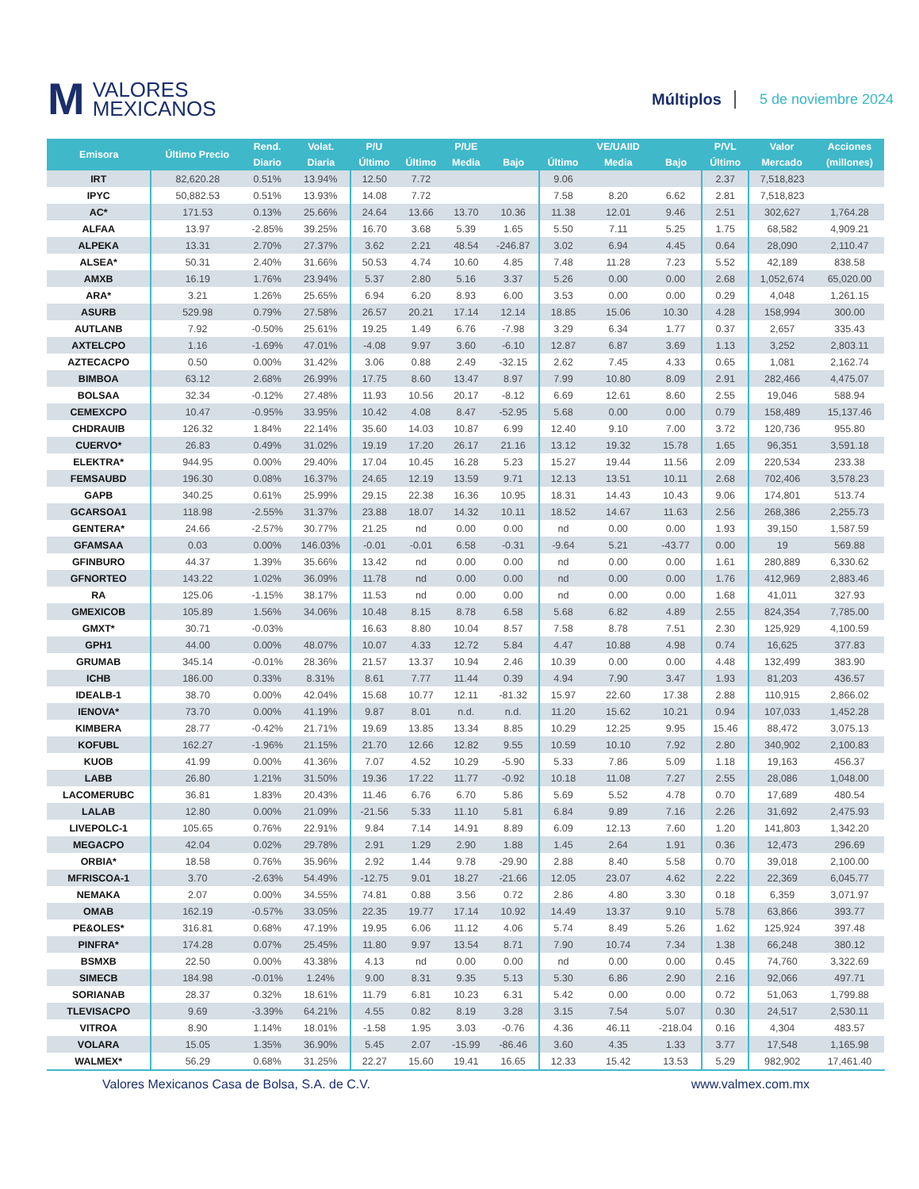M VALORES
MEXICANOS
Múltiplos 5 de noviembre 2024
| Emisora | Último Precio | Rend. | Volat. | P/U | | P/UE | | | VE/UAIID | | P/VL | Valor | Acciones |
| --- | --- | --- | --- | --- | --- | --- | --- | --- | --- | --- | --- | --- | --- |
| | | Diario | Diaria | Último | Último | Media | Bajo | Último | Media | Bajo | Último | Mercado | (millones) |
| IRT | 82,620.28 | 0.51% | 13.94% | 12.50 | 7.72 | | | 9.06 | | | 2.37 | 7,518,823 | |
| IPYC | 50,882.53 | 0.51% | 13.93% | 14.08 | 7.72 | | | 7.58 | 8.20 | 6.62 | 2.81 | 7,518,823 | |
| AC* | 171.53 | 0.13% | 25.66% | 24.64 | 13.66 | 13.70 | 10.36 | 11.38 | 12.01 | 9.46 | 2.51 | 302,627 | 1,764.28 |
| ALFAA | 13.97 | -2.85% | 39.25% | 16.70 | 3.68 | 5.39 | 1.65 | 5.50 | 7.11 | 5.25 | 1.75 | 68,582 | 4,909.21 |
| ALPEKA | 13.31 | 2.70% | 27.37% | 3.62 | 2.21 | 48.54 | -246.87 | 3.02 | 6.94 | 4.45 | 0.64 | 28,090 | 2,110.47 |
| ALSEA* | 50.31 | 2.40% | 31.66% | 50.53 | 4.74 | 10.60 | 4.85 | 7.48 | 11.28 | 7.23 | 5.52 | 42,189 | 838.58 |
| AMXB | 16.19 | 1.76% | 23.94% | 5.37 | 2.80 | 5.16 | 3.37 | 5.26 | 0.00 | 0.00 | 2.68 | 1,052,674 | 65,020.00 |
| ARA* | 3.21 | 1.26% | 25.65% | 6.94 | 6.20 | 8.93 | 6.00 | 3.53 | 0.00 | 0.00 | 0.29 | 4,048 | 1,261.15 |
| ASURB | 529.98 | 0.79% | 27.58% | 26.57 | 20.21 | 17.14 | 12.14 | 18.85 | 15.06 | 10.30 | 4.28 | 158,994 | 300.00 |
| AUTLANB | 7.92 | -0.50% | 25.61% | 19.25 | 1.49 | 6.76 | -7.98 | 3.29 | 6.34 | 1.77 | 0.37 | 2,657 | 335.43 |
| AXTELCPO | 1.16 | -1.69% | 47.01% | -4.08 | 9.97 | 3.60 | -6.10 | 12.87 | 6.87 | 3.69 | 1.13 | 3,252 | 2,803.11 |
| AZTECACPO | 0.50 | 0.00% | 31.42% | 3.06 | 0.88 | 2.49 | -32.15 | 2.62 | 7.45 | 4.33 | 0.65 | 1,081 | 2,162.74 |
| BIMBOA | 63.12 | 2.68% | 26.99% | 17.75 | 8.60 | 13.47 | 8.97 | 7.99 | 10.80 | 8.09 | 2.91 | 282,466 | 4,475.07 |
| BOLSAA | 32.34 | -0.12% | 27.48% | 11.93 | 10.56 | 20.17 | -8.12 | 6.69 | 12.61 | 8.60 | 2.55 | 19,046 | 588.94 |
| CEMEXCPO | 10.47 | -0.95% | 33.95% | 10.42 | 4.08 | 8.47 | -52.95 | 5.68 | 0.00 | 0.00 | 0.79 | 158,489 | 15,137.46 |
| CHDRAUIB | 126.32 | 1.84% | 22.14% | 35.60 | 14.03 | 10.87 | 6.99 | 12.40 | 9.10 | 7.00 | 3.72 | 120,736 | 955.80 |
| CUERVO* | 26.83 | 0.49% | 31.02% | 19.19 | 17.20 | 26.17 | 21.16 | 13.12 | 19.32 | 15.78 | 1.65 | 96,351 | 3,591.18 |
| ELEKTRA* | 944.95 | 0.00% | 29.40% | 17.04 | 10.45 | 16.28 | 5.23 | 15.27 | 19.44 | 11.56 | 2.09 | 220,534 | 233.38 |
| FEMSAUBD | 196.30 | 0.08% | 16.37% | 24.65 | 12.19 | 13.59 | 9.71 | 12.13 | 13.51 | 10.11 | 2.68 | 702,406 | 3,578.23 |
| GAPB | 340.25 | 0.61% | 25.99% | 29.15 | 22.38 | 16.36 | 10.95 | 18.31 | 14.43 | 10.43 | 9.06 | 174,801 | 513.74 |
| GCARSOA1 | 118.98 | -2.55% | 31.37% | 23.88 | 18.07 | 14.32 | 10.11 | 18.52 | 14.67 | 11.63 | 2.56 | 268,386 | 2,255.73 |
| GENTERA* | 24.66 | -2.57% | 30.77% | 21.25 | nd | 0.00 | 0.00 | nd | 0.00 | 0.00 | 1.93 | 39,150 | 1,587.59 |
| GFAMSAA | 0.03 | 0.00% | 146.03% | -0.01 | -0.01 | 6.58 | -0.31 | -9.64 | 5.21 | -43.77 | 0.00 | 19 | 569.88 |
| GFINBURO | 44.37 | 1.39% | 35.66% | 13.42 | nd | 0.00 | 0.00 | nd | 0.00 | 0.00 | 1.61 | 280,889 | 6,330.62 |
| GFNORTEO | 143.22 | 1.02% | 36.09% | 11.78 | nd | 0.00 | 0.00 | nd | 0.00 | 0.00 | 1.76 | 412,969 | 2,883.46 |
| RA | 125.06 | -1.15% | 38.17% | 11.53 | nd | 0.00 | 0.00 | nd | 0.00 | 0.00 | 1.68 | 41,011 | 327.93 |
| GMEXICOB | 105.89 | 1.56% | 34.06% | 10.48 | 8.15 | 8.78 | 6.58 | 5.68 | 6.82 | 4.89 | 2.55 | 824,354 | 7,785.00 |
| GMXT* | 30.71 | -0.03% | | 16.63 | 8.80 | 10.04 | 8.57 | 7.58 | 8.78 | 7.51 | 2.30 | 125,929 | 4,100.59 |
| GPH1 | 44.00 | 0.00% | 48.07% | 10.07 | 4.33 | 12.72 | 5.84 | 4.47 | 10.88 | 4.98 | 0.74 | 16,625 | 377.83 |
| GRUMAB | 345.14 | -0.01% | 28.36% | 21.57 | 13.37 | 10.94 | 2.46 | 10.39 | 0.00 | 0.00 | 4.48 | 132,499 | 383.90 |
| ICHB | 186.00 | 0.33% | 8.31% | 8.61 | 7.77 | 11.44 | 0.39 | 4.94 | 7.90 | 3.47 | 1.93 | 81,203 | 436.57 |
| IDEALB-1 | 38.70 | 0.00% | 42.04% | 15.68 | 10.77 | 12.11 | -81.32 | 15.97 | 22.60 | 17.38 | 2.88 | 110,915 | 2,866.02 |
| IENOVA* | 73.70 | 0.00% | 41.19% | 9.87 | 8.01 | n.d. | n.d. | 11.20 | 15.62 | 10.21 | 0.94 | 107,033 | 1,452.28 |
| KIMBERA | 28.77 | -0.42% | 21.71% | 19.69 | 13.85 | 13.34 | 8.85 | 10.29 | 12.25 | 9.95 | 15.46 | 88,472 | 3,075.13 |
| KOFUBL | 162.27 | -1.96% | 21.15% | 21.70 | 12.66 | 12.82 | 9.55 | 10.59 | 10.10 | 7.92 | 2.80 | 340,902 | 2,100.83 |
| KUOB | 41.99 | 0.00% | 41.36% | 7.07 | 4.52 | 10.29 | -5.90 | 5.33 | 7.86 | 5.09 | 1.18 | 19,163 | 456.37 |
| LABB | 26.80 | 1.21% | 31.50% | 19.36 | 17.22 | 11.77 | -0.92 | 10.18 | 11.08 | 7.27 | 2.55 | 28,086 | 1,048.00 |
| LACOMERUBC | 36.81 | 1.83% | 20.43% | 11.46 | 6.76 | 6.70 | 5.86 | 5.69 | 5.52 | 4.78 | 0.70 | 17,689 | 480.54 |
| LALAB | 12.80 | 0.00% | 21.09% | -21.56 | 5.33 | 11.10 | 5.81 | 6.84 | 9.89 | 7.16 | 2.26 | 31,692 | 2,475.93 |
| LIVEPOLC-1 | 105.65 | 0.76% | 22.91% | 9.84 | 7.14 | 14.91 | 8.89 | 6.09 | 12.13 | 7.60 | 1.20 | 141,803 | 1,342.20 |
| MEGACPO | 42.04 | 0.02% | 29.78% | 2.91 | 1.29 | 2.90 | 1.88 | 1.45 | 2.64 | 1.91 | 0.36 | 12,473 | 296.69 |
| ORBIA* | 18.58 | 0.76% | 35.96% | 2.92 | 1.44 | 9.78 | -29.90 | 2.88 | 8.40 | 5.58 | 0.70 | 39,018 | 2,100.00 |
| MFRISCOA-1 | 3.70 | -2.63% | 54.49% | -12.75 | 9.01 | 18.27 | -21.66 | 12.05 | 23.07 | 4.62 | 2.22 | 22,369 | 6,045.77 |
| NEMAKA | 2.07 | 0.00% | 34.55% | 74.81 | 0.88 | 3.56 | 0.72 | 2.86 | 4.80 | 3.30 | 0.18 | 6,359 | 3,071.97 |
| OMAB | 162.19 | -0.57% | 33.05% | 22.35 | 19.77 | 17.14 | 10.92 | 14.49 | 13.37 | 9.10 | 5.78 | 63,866 | 393.77 |
| PE&OLES* | 316.81 | 0.68% | 47.19% | 19.95 | 6.06 | 11.12 | 4.06 | 5.74 | 8.49 | 5.26 | 1.62 | 125,924 | 397.48 |
| PINFRA* | 174.28 | 0.07% | 25.45% | 11.80 | 9.97 | 13.54 | 8.71 | 7.90 | 10.74 | 7.34 | 1.38 | 66,248 | 380.12 |
| BSMXB | 22.50 | 0.00% | 43.38% | 4.13 | nd | 0.00 | 0.00 | nd | 0.00 | 0.00 | 0.45 | 74,760 | 3,322.69 |
| SIMECB | 184.98 | -0.01% | 1.24% | 9.00 | 8.31 | 9.35 | 5.13 | 5.30 | 6.86 | 2.90 | 2.16 | 92,066 | 497.71 |
| SORIANAB | 28.37 | 0.32% | 18.61% | 11.79 | 6.81 | 10.23 | 6.31 | 5.42 | 0.00 | 0.00 | 0.72 | 51,063 | 1,799.88 |
| TLEVISACPO | 9.69 | -3.39% | 64.21% | 4.55 | 0.82 | 8.19 | 3.28 | 3.15 | 7.54 | 5.07 | 0.30 | 24,517 | 2,530.11 |
| VITROA | 8.90 | 1.14% | 18.01% | -1.58 | 1.95 | 3.03 | -0.76 | 4.36 | 46.11 | -218.04 | 0.16 | 4,304 | 483.57 |
| VOLARA | 15.05 | 1.35% | 36.90% | 5.45 | 2.07 | -15.99 | -86.46 | 3.60 | 4.35 | 1.33 | 3.77 | 17,548 | 1,165.98 |
| WALMEX* | 56.29 | 0.68% | 31.25% | 22.27 | 15.60 | 19.41 | 16.65 | 12.33 | 15.42 | 13.53 | 5.29 | 982,902 | 17,461.40 |
Valores Mexicanos Casa de Bolsa, S.A. de C.V. www.valmex.com.mx